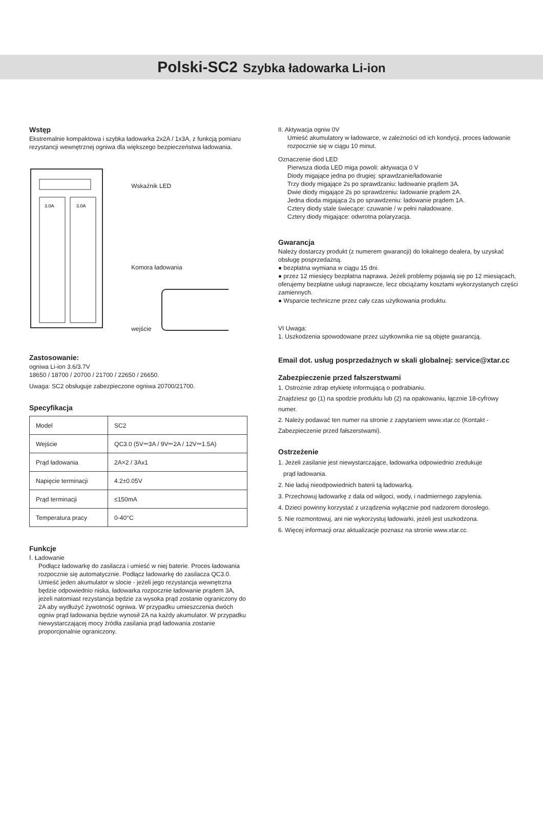Polski-SC2 Szybka ładowarka Li-ion
Wstęp
Ekstremalnie kompaktowa i szybka ładowarka 2x2A / 1x3A, z funkcją pomiaru rezystancji wewnętrznej ogniwa dla większego bezpieczeństwa ładowania.
3.0A
3.0A
Wskaźnik LED
Komora ładowania
wejście
Zastosowanie:
ogniwa Li-ion 3.6/3.7V
18650 / 18700 / 20700 / 21700 / 22650 / 26650.
Uwaga: SC2 obsługuje zabezpieczone ogniwa 20700/21700.
Specyfikacja
| Model | SC2 |
| Wejście | QC3.0 (5V⎓3A / 9V⎓2A / 12V⎓1.5A) |
| Prąd ładowania | 2A×2 / 3Ax1 |
| Napięcie terminacji | 4.2±0.05V |
| Prąd terminacji | ≤150mA |
| Temperatura pracy | 0-40°C |
Funkcje
Ⅰ. Ładowanie
Podłącz ładowarkę do zasilacza i umieść w niej baterie. Proces ładowania rozpocznie się automatycznie. Podłącz ładowarkę do zasilacza QC3.0. Umieść jeden akumulator w slocie - jeżeli jego rezystancja wewnętrzna będzie odpowiednio niska, ładowarka rozpocznie ładowanie prądem 3A, jeżeli natomiast rezystancja będzie za wysoka prąd zostanie ograniczony do 2A aby wydłużyć żywotność ogniwa. W przypadku umieszczenia dwóch ogniw prąd ładowania będzie wynosił 2A na każdy akumulator. W przypadku niewystarczającej mocy źródła zasilania prąd ładowania zostanie proporcjonalnie ograniczony.
II. Aktywacja ogniw 0V
Umieść akumulatory w ładowarce, w zależności od ich kondycji, proces ładowanie rozpocznie się w ciągu 10 minut.
Oznaczenie diod LED
Pierwsza dioda LED miga powoli: aktywacja 0 V
Diody migające jedna po drugiej: sprawdzanie/ładowanie
Trzy diody migające 2s po sprawdzaniu: ładowanie prądem 3A.
Dwie diody migające 2s po sprawdzeniu: ładowanie prądem 2A.
Jedna dioda migająca 2s po sprawdzeniu: ładowanie prądem 1A.
Cztery diody stale świecące: czuwanie / w pełni naładowane.
Cztery diody migające: odwrotna polaryzacja.
Gwarancja
Należy dostarczy produkt (z numerem gwarancji) do lokalnego dealera, by uzyskać obsługę posprzedażną.
● bezpłatna wymiana w ciągu 15 dni.
● przez 12 miesięcy bezpłatna naprawa. Jeżeli problemy pojawią się po 12 miesiącach, oferujemy bezpłatne usługi naprawcze, lecz obciążamy kosztami wykorzystanych części zamiennych.
● Wsparcie techniczne przez cały czas użytkowania produktu.
VI Uwaga:
1. Uszkodzenia spowodowane przez użytkownika nie są objęte gwarancją.
Email dot. usług posprzedażnych w skali globalnej: service@xtar.cc
Zabezpieczenie przed fałszerstwami
1. Ostrożnie zdrap etykietę informującą o podrabianiu.
Znajdziesz go (1) na spodzie produktu lub (2) na opakowaniu, łącznie 18-cyfrowy numer.
2. Należy podawać ten numer na stronie z zapytaniem www.xtar.cc (Kontakt - Zabezpieczenie przed fałszerstwami).
Ostrzeżenie
1. Jeżeli zasilanie jest niewystarczające, ładowarka odpowiednio zredukuje
prąd ładowania.
2. Nie ładuj nieodpowiednich baterii tą ładowarką.
3. Przechowuj ładowarkę z dala od wilgoci, wody, i nadmiernego zapylenia.
4. Dzieci powinny korzystać z urządzenia wyłącznie pod nadzorem dorosłego.
5. Nie rozmontowuj, ani nie wykorzystuj ładowarki, jeżeli jest uszkodzona.
6. Więcej informacji oraz aktualizacje poznasz na stronie www.xtar.cc.